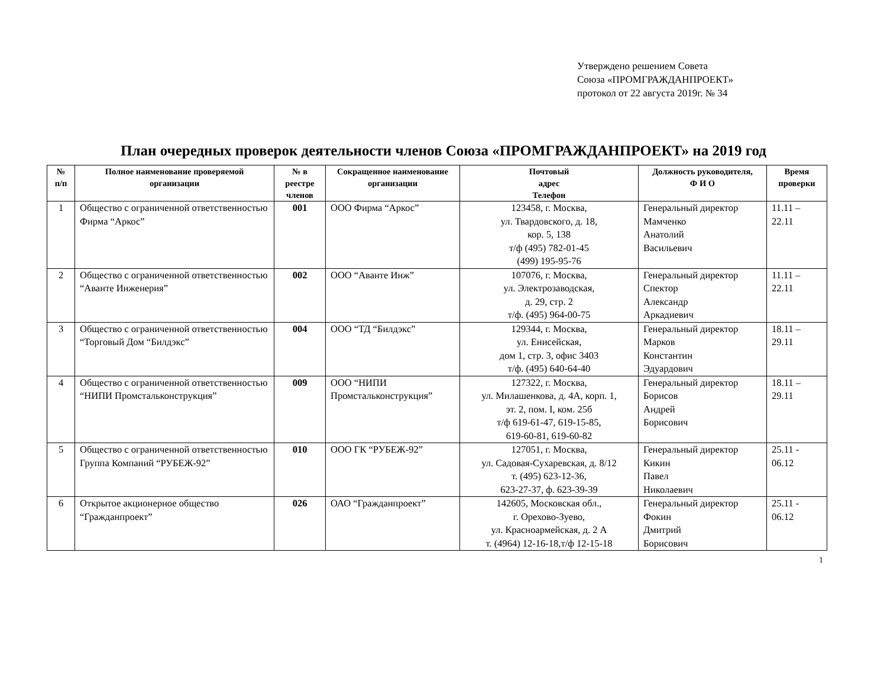Утверждено решением Совета
Союза «ПРОМГРАЖДАНПРОЕКТ»
протокол от 22 августа 2019г. № 34
План очередных проверок деятельности членов Союза «ПРОМГРАЖДАНПРОЕКТ» на 2019 год
| № п/п | Полное наименование проверяемой организации | № в реестре членов | Сокращенное наименование организации | Почтовый адрес Телефон | Должность руководителя, Ф И О | Время проверки |
| --- | --- | --- | --- | --- | --- | --- |
| 1 | Общество с ограниченной ответственностью Фирма “Аркос” | 001 | ООО Фирма “Аркос” | 123458, г. Москва, ул. Твардовского, д. 18, кор. 5, 138 т/ф (495) 782-01-45 (499) 195-95-76 | Генеральный директор Мамченко Анатолий Васильевич | 11.11 – 22.11 |
| 2 | Общество с ограниченной ответственностью “Аванте Инженерия” | 002 | ООО “Аванте Инж” | 107076, г. Москва, ул. Электрозаводская, д. 29, стр. 2 т/ф. (495) 964-00-75 | Генеральный директор Спектор Александр Аркадиевич | 11.11 – 22.11 |
| 3 | Общество с ограниченной ответственностью “Торговый Дом “Билдэкс” | 004 | ООО “ТД “Билдэкс” | 129344, г. Москва, ул. Енисейская, дом 1, стр. 3, офис 3403 т/ф. (495) 640-64-40 | Генеральный директор Марков Константин Эдуардович | 18.11 – 29.11 |
| 4 | Общество с ограниченной ответственностью “НИПИ Промстальконструкция” | 009 | ООО “НИПИ Промстальконструкция” | 127322, г. Москва, ул. Милашенкова, д. 4А, корп. 1, эт. 2, пом. I, ком. 25б т/ф 619-61-47, 619-15-85, 619-60-81, 619-60-82 | Генеральный директор Борисов Андрей Борисович | 18.11 – 29.11 |
| 5 | Общество с ограниченной ответственностью Группа Компаний “РУБЕЖ-92” | 010 | ООО ГК “РУБЕЖ-92” | 127051, г. Москва, ул. Садовая-Сухаревская, д. 8/12 т. (495) 623-12-36, 623-27-37, ф. 623-39-39 | Генеральный директор Кикин Павел Николаевич | 25.11 - 06.12 |
| 6 | Открытое акционерное общество “Гражданпроект” | 026 | ОАО “Гражданпроект” | 142605, Московская обл., г. Орехово-Зуево, ул. Красноармейская, д. 2 А т. (4964) 12-16-18,т/ф 12-15-18 | Генеральный директор Фокин Дмитрий Борисович | 25.11 - 06.12 |
1